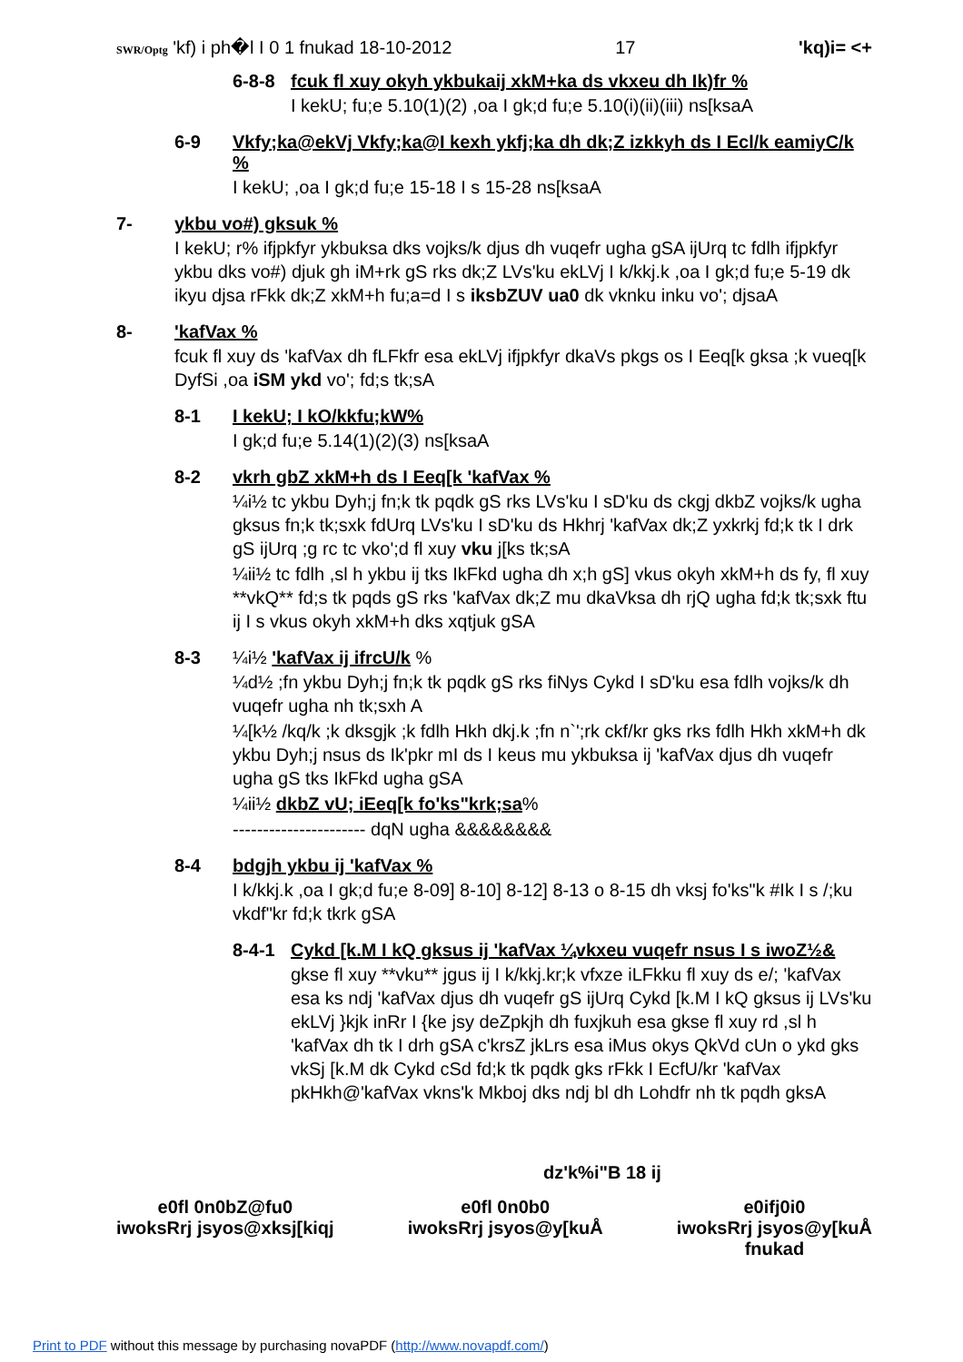SWR/Optg 'kf) i ph�l I 0 1 fnukad 18-10-2012 17 'kq)i= <+
6-8-8 fcuk fl xuy okyh ykbukaij xkM+ka ds vkxeu dh Ik)fr %
I kekU; fu;e 5.10(1)(2) ,oa I gk;d fu;e 5.10(i)(ii)(iii) ns[ksaA
6-9 Vkfy;ka@ekVj Vkfy;ka@I kexh ykfj;ka dh dk;Z izkkyh ds I Ecl/k eamiyC/k %
I kekU; ,oa I gk;d fu;e 15-18 I s 15-28 ns[ksaA
7- ykbu vo#) gksuk %
I kekU; r% ifjpkfyr ykbuksa dks vojks/k djus dh vuqefr ugha gSA ijUrq tc fdlh ifjpkfyr ykbu dks vo#) djuk gh iM+rk gS rks dk;Z LVs'ku ekLVj I k/kkj.k ,oa I gk;d fu;e 5-19 dk ikyu djsa rFkk dk;Z xkM+h fu;a=d I s iksbZUV ua0 dk vknku inku vo'; djsaA
8- 'kafVax %
fcuk fl xuy ds 'kafVax dh fLFkfr esa ekLVj ifjpkfyr dkaVs pkgs os I Eeq[k gksa ;k vueq[k DyfSi ,oa iSM ykd vo'; fd;s tk;sA
8-1 I kekU; I kO/kkfu;kW%
I gk;d fu;e 5.14(1)(2)(3) ns[ksaA
8-2 vkrh gbZ xkM+h ds I Eeq[k 'kafVax %
¼i½ tc ykbu Dyh;j fn;k tk pqdk gS rks LVs'ku I sD'ku ds ckgj dkbZ vojks/k ugha gksus fn;k tk;sxk fdUrq LVs'ku I sD'ku ds Hkhrj 'kafVax dk;Z yxkrkj fd;k tk I drk gS ijUrq ;g rc tc vko';d fl xuy vku j[ks tk;sA
¼ii½ tc fdlh ,sl h ykbu ij tks IkFkd ugha dh x;h gS] vkus okyh xkM+h ds fy, fl xuy **vkQ** fd;s tk pqds gS rks 'kafVax dk;Z mu dkaVksa dh rjQ ugha fd;k tk;sxk ftu ij I s vkus okyh xkM+h dks xqtjuk gSA
8-3 ¼i½ 'kafVax ij ifrcU/k %
¼d½ ;fn ykbu Dyh;j fn;k tk pqdk gS rks fiNys Cykd I sD'ku esa fdlh vojks/k dh vuqefr ugha nh tk;sxh A
¼[k½ /kq/k ;k dksgjk ;k fdlh Hkh dkj.k ;fn n`';rk ckf/kr gks rks fdlh Hkh xkM+h dk ykbu Dyh;j nsus ds Ik'pkr mI ds I keus mu ykbuksa ij 'kafVax djus dh vuqefr ugha gS tks IkFkd ugha gSA
¼ii½ dkbZ vU; iEeq[k fo'ks"krk;sa%
---------------------- dqN ugha &&&&&&&&
8-4 bdgjh ykbu ij 'kafVax %
I k/kkj.k ,oa I gk;d fu;e 8-09] 8-10] 8-12] 8-13 o 8-15 dh vksj fo'ks"k #Ik I s /;ku vkdf"kr fd;k tkrk gSA
8-4-1 Cykd [k.M I kQ gksus ij 'kafVax ¼vkxeu vuqefr nsus I s iwoZ½&
gkse fl xuy **vku** jgus ij I k/kkj.kr;k vfxze iLFkku fl xuy ds e/; 'kafVax esa ks ndj 'kafVax djus dh vuqefr gS ijUrq Cykd [k.M I kQ gksus ij LVs'ku ekLVj }kjk inRr I {ke jsy deZpkjh dh fuxjkuh esa gkse fl xuy rd ,sl h 'kafVax dh tk I drh gSA c'krsZ jkLrs esa iMus okys QkVd cUn o ykd gks vkSj [k.M dk Cykd cSd fd;k tk pqdk gks rFkk I EcfU/kr 'kafVax pkHkh@'kafVax vkns'k Mkboj dks ndj bl dh Lohdfr nh tk pqdh gksA
dz'k%i"B 18 ij
e0fl 0n0bZ@fu0
iwoksRrj jsyos@xksj[kiqj
e0fl 0n0b0
iwoksRrj jsyos@y[kuÅ
e0ifj0i0
iwoksRrj jsyos@y[kuÅ
fnukad
Print to PDF without this message by purchasing novaPDF (http://www.novapdf.com/)